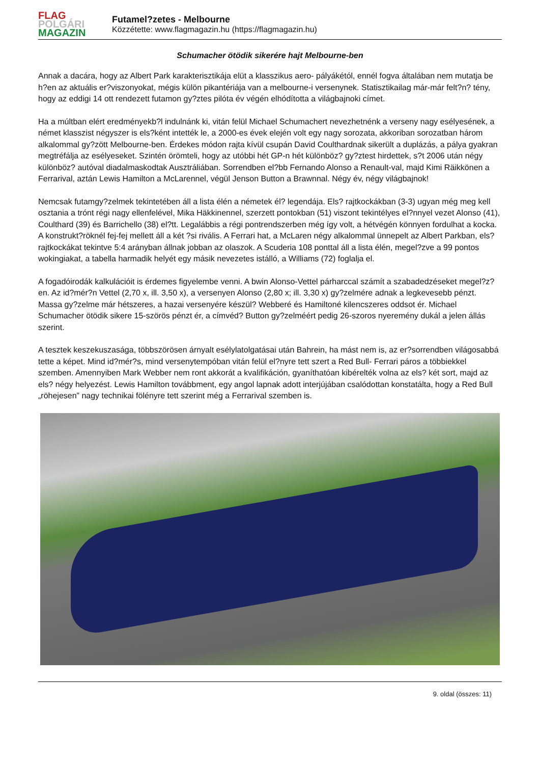FLAG
POLGÁRI
MAGAZIN
Futamel?zetes - Melbourne
Közzétette: www.flagmagazin.hu (https://flagmagazin.hu)
Schumacher ötödik sikerére hajt Melbourne-ben
Annak a dacára, hogy az Albert Park karakterisztikája elüt a klasszikus aero- pályákétól, ennél fogva általában nem mutatja be h?en az aktuális er?viszonyokat, mégis külön pikantériája van a melbourne-i versenynek. Statisztikailag már-már felt?n? tény, hogy az eddigi 14 ott rendezett futamon gy?ztes pilóta év végén elhódította a világbajnoki címet.
Ha a múltban elért eredményekb?l indulnánk ki, vitán felül Michael Schumachert nevezhetnénk a verseny nagy esélyesének, a német klasszist négyszer is els?ként intették le, a 2000-es évek elején volt egy nagy sorozata, akkoriban sorozatban három alkalommal gy?zött Melbourne-ben. Érdekes módon rajta kívül csupán David Coulthardnak sikerült a duplázás, a pálya gyakran megtréfálja az esélyeseket. Szintén örömteli, hogy az utóbbi hét GP-n hét különböz? gy?ztest hirdettek, s?t 2006 után négy különböz? autóval diadalmaskodtak Ausztráliában. Sorrendben el?bb Fernando Alonso a Renault-val, majd Kimi Räikkönen a Ferrarival, aztán Lewis Hamilton a McLarennel, végül Jenson Button a Brawnnal. Négy év, négy világbajnok!
Nemcsak futamgy?zelmek tekintetében áll a lista élén a németek él? legendája. Els? rajtkockákban (3-3) ugyan még meg kell osztania a trónt régi nagy ellenfelével, Mika Häkkinennel, szerzett pontokban (51) viszont tekintélyes el?nnyel vezet Alonso (41), Coulthard (39) és Barrichello (38) el?tt. Legalábbis a régi pontrendszerben még így volt, a hétvégén könnyen fordulhat a kocka. A konstrukt?röknél fej-fej mellett áll a két ?si rivális. A Ferrari hat, a McLaren négy alkalommal ünnepelt az Albert Parkban, els? rajtkockákat tekintve 5:4 arányban állnak jobban az olaszok. A Scuderia 108 ponttal áll a lista élén, megel?zve a 99 pontos wokingiakat, a tabella harmadik helyét egy másik nevezetes istálló, a Williams (72) foglalja el.
A fogadóirodák kalkulációit is érdemes figyelembe venni. A bwin Alonso-Vettel párharccal számít a szabadedzéseket megel?z?en. Az id?mér?n Vettel (2,70 x, ill. 3,50 x), a versenyen Alonso (2,80 x; ill. 3,30 x) gy?zelmére adnak a legkevesebb pénzt. Massa gy?zelme már hétszeres, a hazai versenyére készül? Webberé és Hamiltoné kilencszeres oddsot ér. Michael Schumacher ötödik sikere 15-szörös pénzt ér, a címvéd? Button gy?zelméért pedig 26-szoros nyeremény dukál a jelen állás szerint.
A tesztek keszekuszasága, többszörösen árnyalt esélylatolgatásai után Bahrein, ha mást nem is, az er?sorrendben világosabbá tette a képet. Mind id?mér?s, mind versenytempóban vitán felül el?nyre tett szert a Red Bull- Ferrari páros a többiekkel szemben. Amennyiben Mark Webber nem ront akkorát a kvalifikáción, gyaníthatóan kibérelték volna az els? két sort, majd az els? négy helyezést. Lewis Hamilton továbbment, egy angol lapnak adott interjújában csalódottan konstatálta, hogy a Red Bull „röhejesen” nagy technikai fölényre tett szerint még a Ferrarival szemben is.
9. oldal (összes: 11)